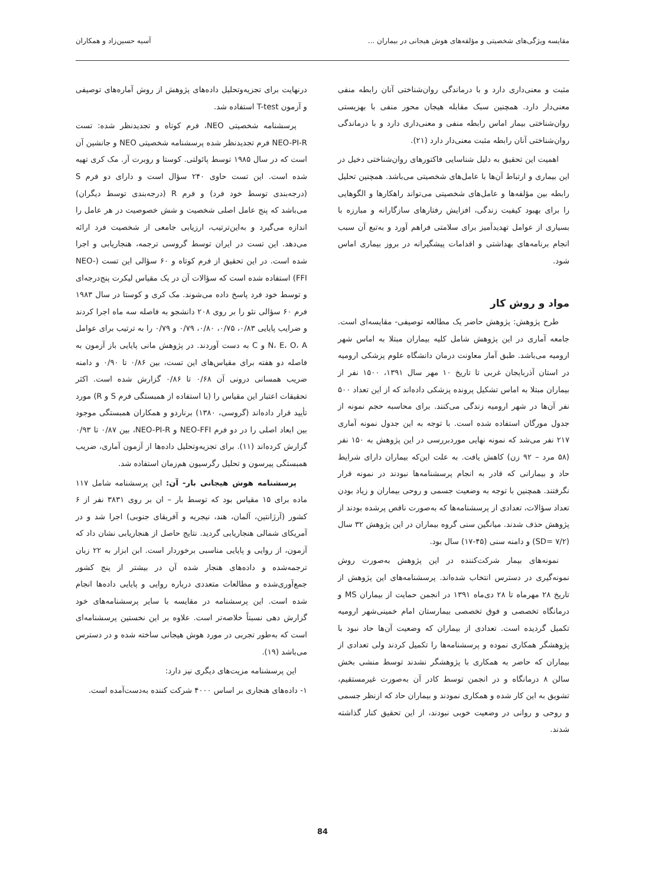مقایسه ویژگی‌های شخصیتی و مؤلفه‌های هوش هیجانی در بیماران ... آسیه حسین‌زاد و همکاران
مثبت و معنی‌داری دارد و با درماندگی روان‌شناختی آنان رابطه منفی معنی‌دار دارد. همچنین سبک مقابله هیجان محور منفی با بهزیستی روان‌شناختی بیمار اماس رابطه منفی و معنی‌داری دارد و با درماندگی روان‌شناختی آنان رابطه مثبت معنی‌دار دارد (۲۱).
اهمیت این تحقیق به دلیل شناسایی فاکتورهای روان‌شناختی دخیل در این بیماری و ارتباط آن‌ها با عامل‌های شخصیتی می‌باشد. همچنین تحلیل رابطه بین مؤلفه‌ها و عامل‌های شخصیتی می‌تواند راهکارها و الگوهایی را برای بهبود کیفیت زندگی، افزایش رفتارهای سازگارانه و مبارزه با بسیاری از عوامل تهدیدآمیز برای سلامتی فراهم آورد و به‌تبع آن سبب انجام برنامه‌های بهداشتی و اقدامات پیشگیرانه در بروز بیماری اماس شود.
مواد و روش کار
طرح پژوهش: پژوهش حاضر یک مطالعه توصیفی- مقایسه‌ای است. جامعه آماری در این پژوهش شامل کلیه بیماران مبتلا به اماس شهر ارومیه می‌باشد. طبق آمار معاونت درمان دانشگاه علوم پزشکی ارومیه در استان آذربایجان غربی تا تاریخ ۱۰ مهر سال ۱۳۹۱، ۱۵۰۰ نفر از بیماران مبتلا به اماس تشکیل پرونده پزشکی داده‌اند که از این تعداد ۵۰۰ نفر آن‌ها در شهر ارومیه زندگی می‌کنند. برای محاسبه حجم نمونه از جدول مورگان استفاده شده است. با توجه به این جدول نمونه آماری ۲۱۷ نفر می‌شد که نمونه نهایی موردبررسی در این پژوهش به ۱۵۰ نفر (۵۸ مرد – ۹۲ زن) کاهش یافت. به علت این‌که بیماران دارای شرایط حاد و بیمارانی که قادر به انجام پرسشنامه‌ها نبودند در نمونه قرار نگرفتند. همچنین با توجه به وضعیت جسمی و روحی بیماران و زیاد بودن تعداد سؤالات، تعدادی از پرسشنامه‌ها که به‌صورت ناقص پرشده بودند از پژوهش حذف شدند. میانگین سنی گروه بیماران در این پژوهش ۳۲ سال (SD= ۷/۲) و دامنه سنی (۴۵-۱۷) سال بود.
نمونه‌های بیمار شرکت‌کننده در این پژوهش به‌صورت روش نمونه‌گیری در دسترس انتخاب شده‌اند. پرسشنامه‌های این پژوهش از تاریخ ۲۸ مهرماه تا ۲۸ دی‌ماه ۱۳۹۱ در انجمن حمایت از بیماران MS و درمانگاه تخصصی و فوق تخصصی بیمارستان امام خمینی‌شهر ارومیه تکمیل گردیده است. تعدادی از بیماران که وضعیت آن‌ها حاد نبود با پژوهشگر همکاری نموده و پرسشنامه‌ها را تکمیل کردند ولی تعدادی از بیماران که حاضر به همکاری با پژوهشگر نشدند توسط منشی بخش سالن ۸ درمانگاه و در انجمن توسط کادر آن به‌صورت غیرمستقیم، تشویق به این کار شده و همکاری نمودند و بیماران حاد که ازنظر جسمی و روحی و روانی در وضعیت خوبی نبودند، از این تحقیق کنار گذاشته شدند.
درنهایت برای تجزیه‌وتحلیل داده‌های پژوهش از روش آماره‌های توصیفی و آزمون T-test استفاده شد.
پرسشنامه شخصیتی NEO، فرم کوتاه و تجدیدنظر شده: تست NEO-PI-R فرم تجدیدنظر شده پرسشنامه شخصیتی NEO و جانشین آن است که در سال ۱۹۸۵ توسط پائولتی. کوستا و روبرت آر. مک کری تهیه شده است. این تست حاوی ۲۴۰ سؤال است و دارای دو فرم S (درجه‌بندی توسط خود فرد) و فرم R (درجه‌بندی توسط دیگران) می‌باشد که پنج عامل اصلی شخصیت و شش خصوصیت در هر عامل را اندازه می‌گیرد و به‌این‌ترتیب، ارزیابی جامعی از شخصیت فرد ارائه می‌دهد. این تست در ایران توسط گروسی ترجمه، هنجاریابی و اجرا شده است. در این تحقیق از فرم کوتاه و ۶۰ سؤالی این تست (NEO-FFI) استفاده شده است که سؤالات آن در یک مقیاس لیکرت پنج‌درجه‌ای و توسط خود فرد پاسخ داده می‌شوند. مک کری و کوستا در سال ۱۹۸۳ فرم ۶۰ سؤالی نئو را بر روی ۲۰۸ دانشجو به فاصله سه ماه اجرا کردند و ضرایب پایایی ۰/۸۳، ۰/۷۵، ۰/۸۰، ۰/۷۹ و ۰/۷۹ را به ترتیب برای عوامل N، E، O، A و C به دست آوردند. در پژوهش مانی پایایی باز آزمون به فاصله دو هفته برای مقیاس‌های این تست، بین ۰/۸۶ تا ۰/۹۰ و دامنه ضریب همسانی درونی آن ۰/۶۸ تا ۰/۸۶ گزارش شده است. اکثر تحقیقات اعتبار این مقیاس را (با استفاده از همبستگی فرم S و R) مورد تأیید قرار داده‌اند (گروسی، ۱۳۸۰) برناردو و همکاران همبستگی موجود بین ابعاد اصلی را در دو فرم NEO-FFI و NEO-PI-R، بین ۰/۸۷ تا ۰/۹۳ گزارش کرده‌اند (۱۱). برای تجزیه‌وتحلیل داده‌ها از آزمون آماری، ضریب همبستگی پیرسون و تحلیل رگرسیون هم‌زمان استفاده شد.
پرسشنامه هوش هیجانی بار- آن: این پرسشنامه شامل ۱۱۷ ماده برای ۱۵ مقیاس بود که توسط بار – ان بر روی ۳۸۳۱ نفر از ۶ کشور (آرژانتین، آلمان، هند، نیجریه و آفریقای جنوبی) اجرا شد و در آمریکای شمالی هنجاریابی گردید. نتایج حاصل از هنجاریابی نشان داد که آزمون، از روایی و پایایی مناسبی برخوردار است. ابن ابزار به ۲۲ زبان ترجمه‌شده و داده‌های هنجار شده آن در بیشتر از پنج کشور جمع‌آوری‌شده و مطالعات متعددی درباره روایی و پایایی داده‌ها انجام شده است. این پرسشنامه در مقایسه با سایر پرسشنامه‌های خود گزارش دهی نسبتاً خلاصه‌تر است. علاوه بر این نخستین پرسشنامه‌ای است که به‌طور تجربی در مورد هوش هیجانی ساخته شده و در دسترس می‌باشد (۱۹).
این پرسشنامه مزیت‌های دیگری نیز دارد:
۱- داده‌های هنجاری بر اساس ۴۰۰۰ شرکت کننده به‌دست‌آمده است.
84